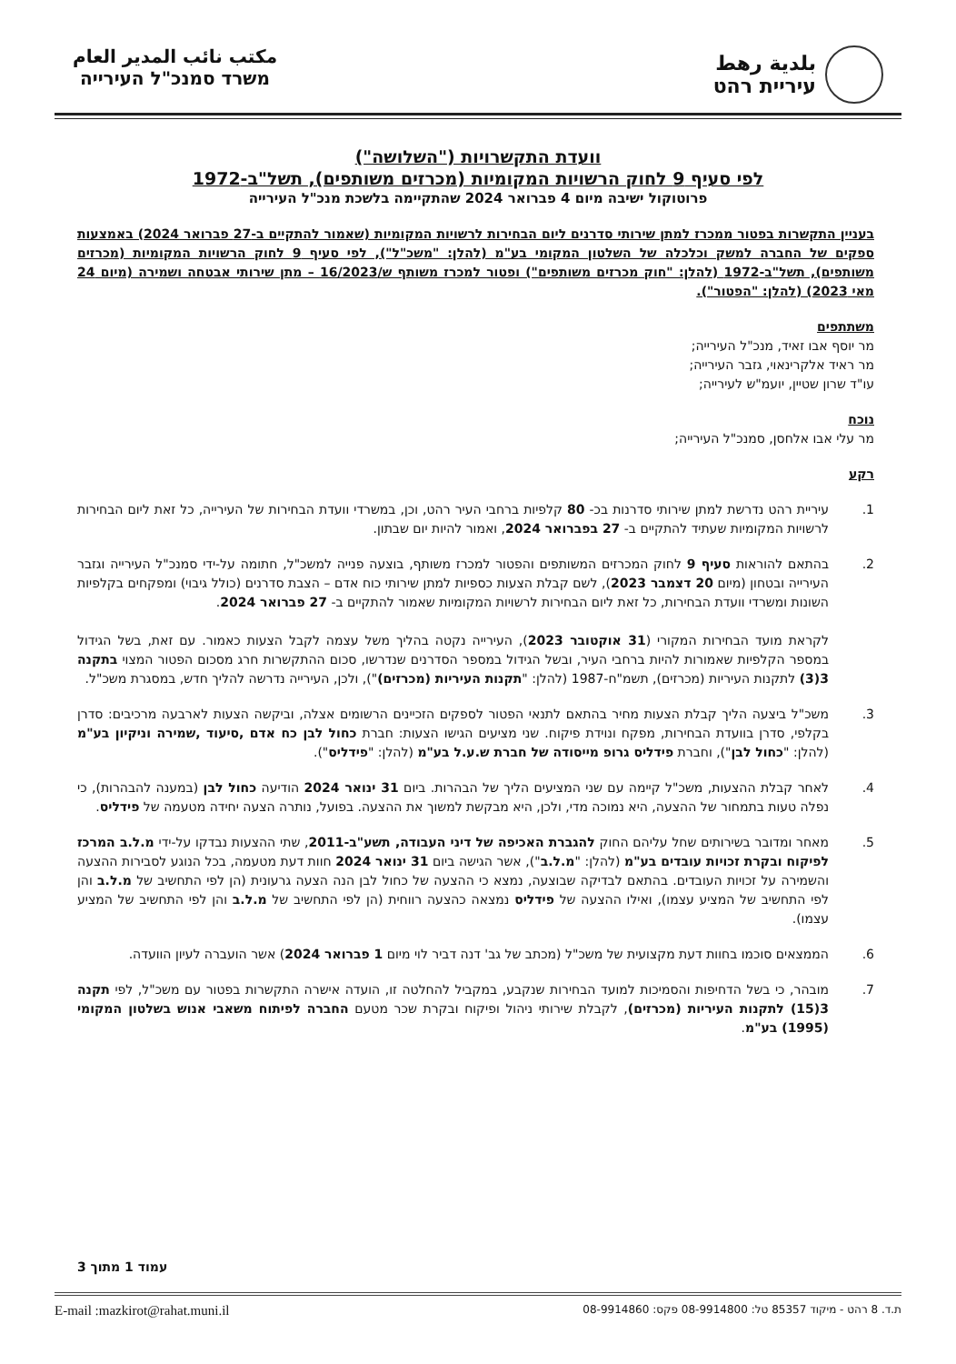بلدية رهط
עיריית רהט
مكتب نائب المدير العام
משרד סמנכ"ל העירייה
וועדת התקשרויות ("השלושה")
לפי סעיף 9 לחוק הרשויות המקומיות (מכרזים משותפים), תשל"ב-1972
פרוטוקול ישיבה מיום 4 פברואר 2024 שהתקיימה בלשכת מנכ"ל העירייה
בעניין התקשרות בפטור ממכרז למתן שירותי סדרנים ליום הבחירות לרשויות המקומיות (שאמור להתקיים ב-27 פברואר 2024) באמצעות ספקים של החברה למשק וכלכלה של השלטון המקומי בע"מ (להלן: "משכ"ל"), לפי סעיף 9 לחוק הרשויות המקומיות (מכרזים משותפים), תשל"ב-1972 (להלן: "חוק מכרזים משותפים") ופטור למכרז משותף ש/16/2023 – מתן שירותי אבטחה ושמירה (מיום 24 מאי 2023) (להלן: "הפטור").
משתתפים
מר יוסף אבו זאיד, מנכ"ל העירייה;
מר ראיד אלקרינאוי, גזבר העירייה;
עו"ד שרון שטיין, יועמ"ש לעירייה;
נוכח
מר עלי אבו אלחסן, סמנכ"ל העירייה;
רקע
1. עיריית רהט נדרשת למתן שירותי סדרנות בכ- 80 קלפיות ברחבי העיר רהט, וכן, במשרדי וועדת הבחירות של העירייה, כל זאת ליום הבחירות לרשויות המקומיות שעתיד להתקיים ב- 27 בפברואר 2024, ואמור להיות יום שבתון.
2. בהתאם להוראות סעיף 9 לחוק המכרזים המשותפים והפטור למכרז משותף, בוצעה פנייה למשכ"ל, חתומה על-ידי סמנכ"ל העירייה וגזבר העירייה ובטחון (מיום 20 דצמבר 2023), לשם קבלת הצעות כספיות למתן שירותי כוח אדם – הצבת סדרנים (כולל גיבוי) ומפקחים בקלפיות השונות ומשרדי וועדת הבחירות, כל זאת ליום הבחירות לרשויות המקומיות שאמור להתקיים ב- 27 פברואר 2024.
לקראת מועד הבחירות המקורי (31 אוקטובר 2023), העירייה נקטה בהליך משל עצמה לקבל הצעות כאמור. עם זאת, בשל הגידול במספר הקלפיות שאמורות להיות ברחבי העיר, ובשל הגידול במספר הסדרנים שנדרשו, סכום ההתקשרות חרג מסכום הפטור המצוי בתקנה 3(3) לתקנות העיריות (מכרזים), תשמ"ח-1987 (להלן: "תקנות העיריות (מכרזים)"), ולכן, העירייה נדרשה להליך חדש, במסגרת משכ"ל.
3. משכ"ל ביצעה הליך קבלת הצעות מחיר בהתאם לתנאי הפטור לספקים הזכיינים הרשומים אצלה, וביקשה הצעות לארבעה מרכיבים: סדרן בקלפי, סדרן בוועדת הבחירות, מפקח ונוידת פיקוח. שני מציעים הגישו הצעות: חברת כחול לבן כח אדם ,סיעוד ,שמירה וניקיון בע"מ (להלן: "כחול לבן"), וחברת פידליס גרופ מייסודה של חברת ש.ע.ל בע"מ (להלן: "פידליס").
4. לאחר קבלת ההצעות, משכ"ל קיימה עם שני המציעים הליך של הבהרות. ביום 31 ינואר 2024 הודיעה כחול לבן (במענה להבהרות), כי נפלה טעות בתמחור של ההצעה, היא נמוכה מדי, ולכן, היא מבקשת למשוך את ההצעה. בפועל, נותרה הצעה יחידה מטעמה של פידליס.
5. מאחר ומדובר בשירותים שחל עליהם החוק להגברת האכיפה של דיני העבודה, תשע"ב-2011, שתי ההצעות נבדקו על-ידי מ.ל.ב המרכז לפיקוח ובקרת זכויות עובדים בע"מ (להלן: "מ.ל.ב"), אשר הגישה ביום 31 ינואר 2024 חוות דעת מטעמה, בכל הנוגע לסבירות ההצעה והשמירה על זכויות העובדים. בהתאם לבדיקה שבוצעה, נמצא כי ההצעה של כחול לבן הנה הצעה גרעונית (הן לפי התחשיב של מ.ל.ב והן לפי התחשיב של המציע עצמו), ואילו ההצעה של פידליס נמצאה כהצעה רווחית (הן לפי התחשיב של מ.ל.ב והן לפי התחשיב של המציע עצמו).
6. הממצאים סוכמו בחוות דעת מקצועית של משכ"ל (מכתב של גב' דנה דביר לוי מיום 1 פברואר 2024) אשר הועברה לעיון הוועדה.
7. מובהר, כי בשל הדחיפות והסמיכות למועד הבחירות שנקבע, במקביל להחלטה זו, הועדה אישרה התקשרות בפטור עם משכ"ל, לפי תקנה 3(15) לתקנות העיריות (מכרזים), לקבלת שירותי ניהול ופיקוח ובקרת שכר מטעם החברה לפיתוח משאבי אנוש בשלטון המקומי (1995) בע"מ.
עמוד 1 מתוך 3
ת.ד. 8 רהט - מיקוד 85357 טל: 08-9914800 פקס: 08-9914860 E-mail :mazkirot@rahat.muni.il